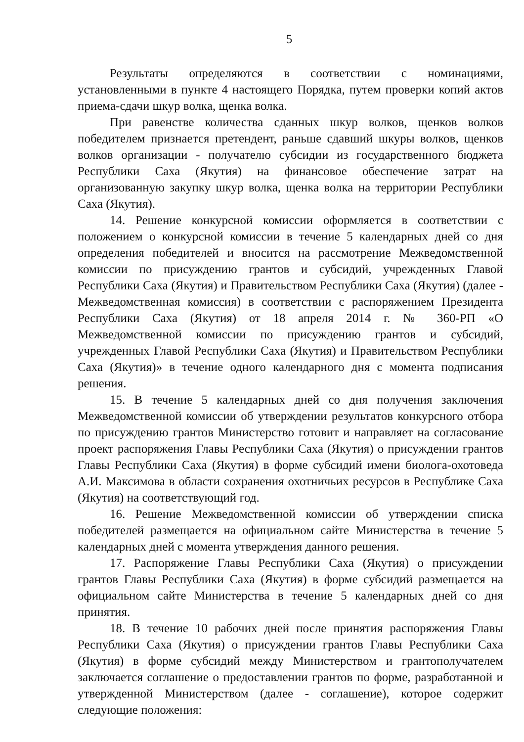5
Результаты определяются в соответствии с номинациями, установленными в пункте 4 настоящего Порядка, путем проверки копий актов приема-сдачи шкур волка, щенка волка.
При равенстве количества сданных шкур волков, щенков волков победителем признается претендент, раньше сдавший шкуры волков, щенков волков организации - получателю субсидии из государственного бюджета Республики Саха (Якутия) на финансовое обеспечение затрат на организованную закупку шкур волка, щенка волка на территории Республики Саха (Якутия).
14. Решение конкурсной комиссии оформляется в соответствии с положением о конкурсной комиссии в течение 5 календарных дней со дня определения победителей и вносится на рассмотрение Межведомственной комиссии по присуждению грантов и субсидий, учрежденных Главой Республики Саха (Якутия) и Правительством Республики Саха (Якутия) (далее - Межведомственная комиссия) в соответствии с распоряжением Президента Республики Саха (Якутия) от 18 апреля 2014 г. № 360-РП «О Межведомственной комиссии по присуждению грантов и субсидий, учрежденных Главой Республики Саха (Якутия) и Правительством Республики Саха (Якутия)» в течение одного календарного дня с момента подписания решения.
15. В течение 5 календарных дней со дня получения заключения Межведомственной комиссии об утверждении результатов конкурсного отбора по присуждению грантов Министерство готовит и направляет на согласование проект распоряжения Главы Республики Саха (Якутия) о присуждении грантов Главы Республики Саха (Якутия) в форме субсидий имени биолога-охотоведа А.И. Максимова в области сохранения охотничьих ресурсов в Республике Саха (Якутия) на соответствующий год.
16. Решение Межведомственной комиссии об утверждении списка победителей размещается на официальном сайте Министерства в течение 5 календарных дней с момента утверждения данного решения.
17. Распоряжение Главы Республики Саха (Якутия) о присуждении грантов Главы Республики Саха (Якутия) в форме субсидий размещается на официальном сайте Министерства в течение 5 календарных дней со дня принятия.
18. В течение 10 рабочих дней после принятия распоряжения Главы Республики Саха (Якутия) о присуждении грантов Главы Республики Саха (Якутия) в форме субсидий между Министерством и грантополучателем заключается соглашение о предоставлении грантов по форме, разработанной и утвержденной Министерством (далее - соглашение), которое содержит следующие положения: